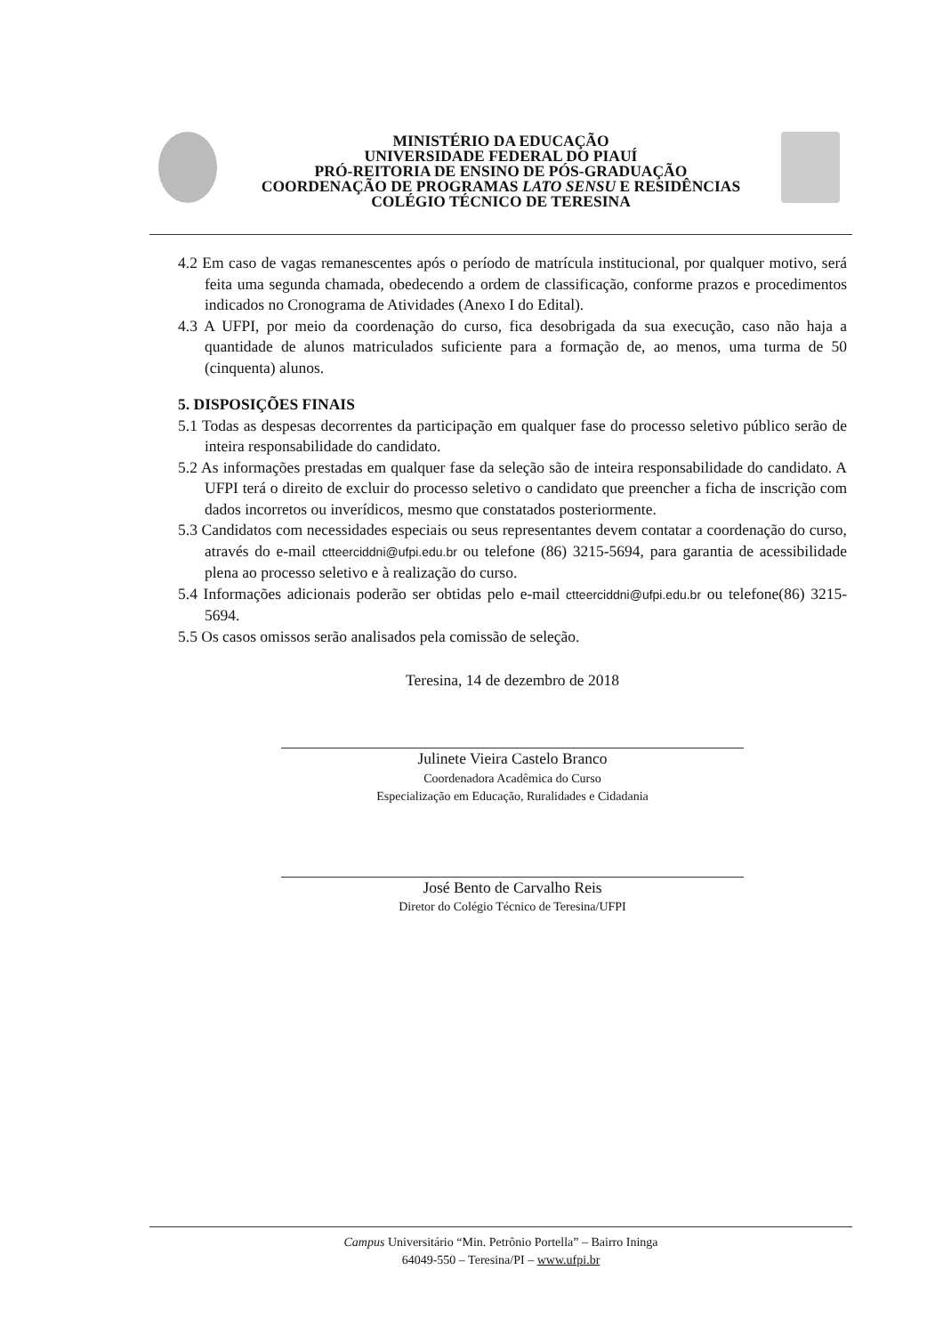MINISTÉRIO DA EDUCAÇÃO
UNIVERSIDADE FEDERAL DO PIAUÍ
PRÓ-REITORIA DE ENSINO DE PÓS-GRADUAÇÃO
COORDENAÇÃO DE PROGRAMAS LATO SENSU E RESIDÊNCIAS
COLÉGIO TÉCNICO DE TERESINA
4.2 Em caso de vagas remanescentes após o período de matrícula institucional, por qualquer motivo, será feita uma segunda chamada, obedecendo a ordem de classificação, conforme prazos e procedimentos indicados no Cronograma de Atividades (Anexo I do Edital).
4.3 A UFPI, por meio da coordenação do curso, fica desobrigada da sua execução, caso não haja a quantidade de alunos matriculados suficiente para a formação de, ao menos, uma turma de 50 (cinquenta) alunos.
5. DISPOSIÇÕES FINAIS
5.1 Todas as despesas decorrentes da participação em qualquer fase do processo seletivo público serão de inteira responsabilidade do candidato.
5.2 As informações prestadas em qualquer fase da seleção são de inteira responsabilidade do candidato. A UFPI terá o direito de excluir do processo seletivo o candidato que preencher a ficha de inscrição com dados incorretos ou inverídicos, mesmo que constatados posteriormente.
5.3 Candidatos com necessidades especiais ou seus representantes devem contatar a coordenação do curso, através do e-mail ctteerciddni@ufpi.edu.br ou telefone (86) 3215-5694, para garantia de acessibilidade plena ao processo seletivo e à realização do curso.
5.4 Informações adicionais poderão ser obtidas pelo e-mail ctteerciddni@ufpi.edu.br ou telefone(86) 3215-5694.
5.5 Os casos omissos serão analisados pela comissão de seleção.
Teresina, 14 de dezembro de 2018
Julinete Vieira Castelo Branco
Coordenadora Acadêmica do Curso
Especialização em Educação, Ruralidades e Cidadania
José Bento de Carvalho Reis
Diretor do Colégio Técnico de Teresina/UFPI
Campus Universitário “Min. Petrônio Portella” – Bairro Ininga
64049-550 – Teresina/PI – www.ufpi.br